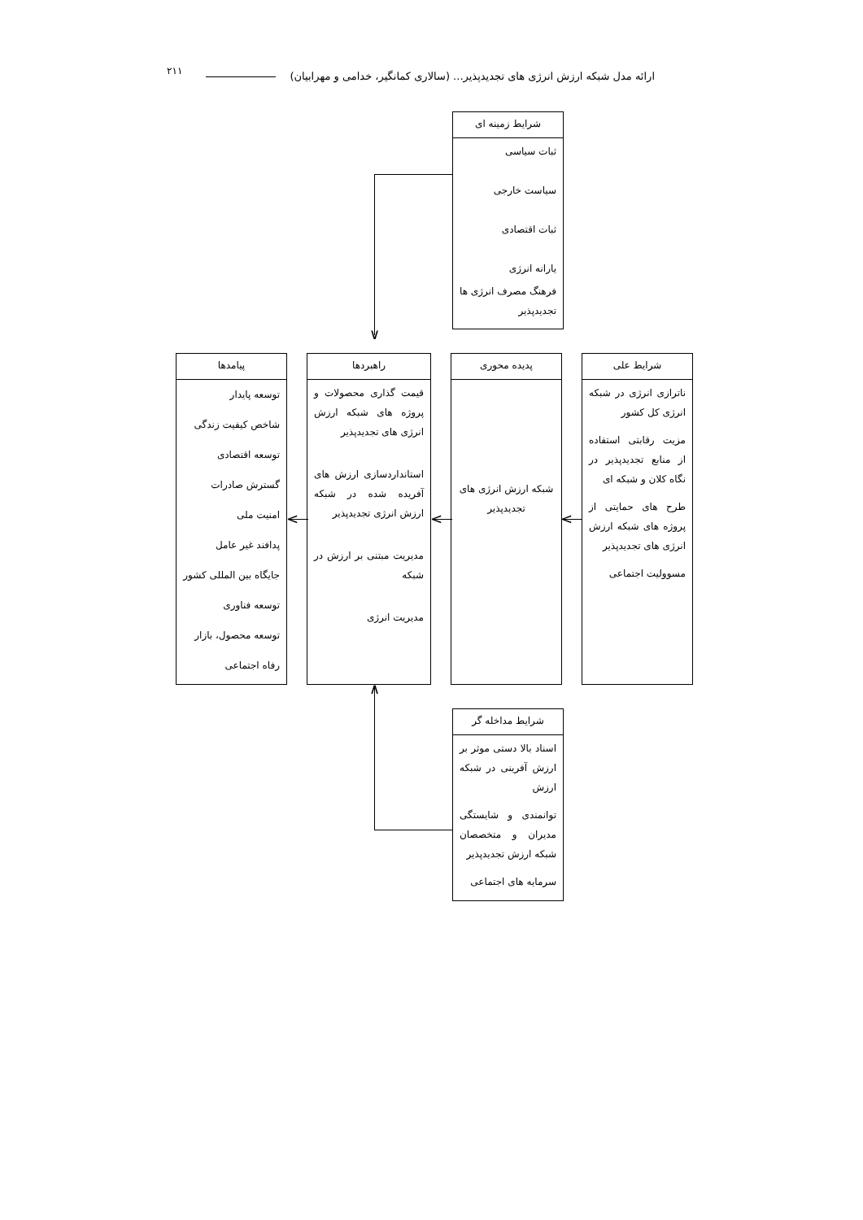۲۱۱
ارائه مدل شبکه ارزش انرژی های تجدیدپذیر... (سالاری کمانگیر، خدامی و مهرابیان)
شرایط زمینه ای
ثبات سیاسی
سیاست خارجی
ثبات اقتصادی
یارانه انرژی
فرهنگ مصرف انرژی ها تجدیدپذیر
شرایط علی
ناترازی انرژی در شبکه انرژی کل کشور
مزیت رقابتی استفاده از منابع تجدیدپذیر در نگاه کلان و شبکه ای
طرح های حمایتی از پروژه های شبکه ارزش انرژی های تجدیدپذیر
مسوولیت اجتماعی
پدیده محوری
شبکه ارزش انرژی های تجدیدپذیر
راهبردها
قیمت گذاری محصولات و پروژه های شبکه ارزش انرژی های تجدیدپذیر
استانداردسازی ارزش های آفریده شده در شبکه ارزش انرژی تجدیدپذیر
مدیریت مبتنی بر ارزش در شبکه
مدیریت انرژی
پیامدها
توسعه پایدار
شاخص کیفیت زندگی
توسعه اقتصادی
گسترش صادرات
امنیت ملی
پدافند غیر عامل
جایگاه بین المللی کشور
توسعه فناوری
توسعه محصول، بازار
رفاه اجتماعی
شرایط مداخله گر
اسناد بالا دستی موثر بر ارزش آفرینی در شبکه ارزش
توانمندی و شایستگی مدیران و متخصصان شبکه ارزش تجدیدپذیر
سرمایه های اجتماعی
∨
∧
<
<
<